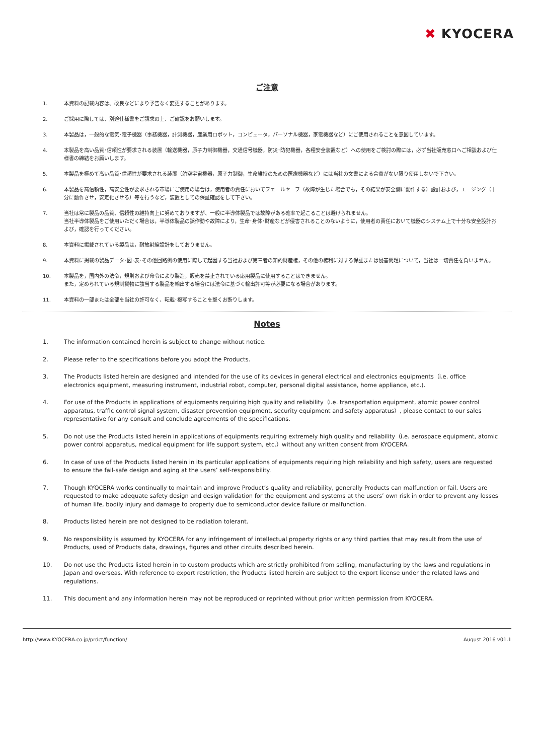✖ KYOCERA
ご注意
1. 本資料の記載内容は、改良などにより予告なく変更することがあります。
2. ご採用に際しては、別途仕様書をご請求の上、ご確認をお願いします。
3. 本製品は，一般的な電気･電子機器（事務機器，計測機器，産業用ロボット，コンピュータ，パーソナル機器，家電機器など）にご使用されることを意図しています。
4. 本製品を高い品質･信頼性が要求される装置（輸送機器，原子力制御機器，交通信号機器，防災･防犯機器，各種安全装置など）への使用をご検討の際には，必ず当社販売窓口へご相談および仕様書の締結をお願いします。
5. 本製品を極めて高い品質･信頼性が要求される装置（航空宇宙機器，原子力制御，生命維持のための医療機器など）には当社の文書による合意がない限り使用しないで下さい。
6. 本製品を高信頼性，高安全性が要求される市場にご使用の場合は，使用者の責任においてフェールセーフ（故障が生じた場合でも，その結果が安全側に動作する）設計および，エージング（十分に動作させ，安定化させる）等を行うなど，装置としての保証確認をして下さい。
7. 当社は常に製品の品質、信頼性の維持向上に努めておりますが、一般に半導体製品では故障がある確率で起こることは避けられません。
当社半導体製品をご使用いただく場合は，半導体製品の誤作動や故障により，生命･身体･財産などが侵害されることのないように，使用者の責任において機器のシステム上で十分な安全設計および，確認を行ってください。
8. 本資料に掲載されている製品は，耐放射線設計をしておりません。
9. 本資料に掲載の製品データ･図･表･その他回路例の使用に際して起因する当社および第三者の知的財産権，その他の権利に対する保証または侵害問題について，当社は一切責任を負いません。
10. 本製品を，国内外の法令，規則および命令により製造，販売を禁止されている応用製品に使用することはできません。
また，定められている規制貨物に該当する製品を輸出する場合には法令に基づく輸出許可等が必要になる場合があります。
11. 本資料の一部または全部を当社の許可なく、転載･複写することを堅くお断りします。
Notes
1. The information contained herein is subject to change without notice.
2. Please refer to the specifications before you adopt the Products.
3. The Products listed herein are designed and intended for the use of its devices in general electrical and electronics equipments（i.e. office electronics equipment, measuring instrument, industrial robot, computer, personal digital assistance, home appliance, etc.).
4. For use of the Products in applications of equipments requiring high quality and reliability（i.e. transportation equipment, atomic power control apparatus, traffic control signal system, disaster prevention equipment, security equipment and safety apparatus）, please contact to our sales representative for any consult and conclude agreements of the specifications.
5. Do not use the Products listed herein in applications of equipments requiring extremely high quality and reliability（i.e. aerospace equipment, atomic power control apparatus, medical equipment for life support system, etc.）without any written consent from KYOCERA.
6. In case of use of the Products listed herein in its particular applications of equipments requiring high reliability and high safety, users are requested to ensure the fail-safe design and aging at the users’ self-responsibility.
7. Though KYOCERA works continually to maintain and improve Product’s quality and reliability, generally Products can malfunction or fail. Users are requested to make adequate safety design and design validation for the equipment and systems at the users’ own risk in order to prevent any losses of human life, bodily injury and damage to property due to semiconductor device failure or malfunction.
8. Products listed herein are not designed to be radiation tolerant.
9. No responsibility is assumed by KYOCERA for any infringement of intellectual property rights or any third parties that may result from the use of Products, used of Products data, drawings, figures and other circuits described herein.
10. Do not use the Products listed herein in to custom products which are strictly prohibited from selling, manufacturing by the laws and regulations in Japan and overseas. With reference to export restriction, the Products listed herein are subject to the export license under the related laws and regulations.
11. This document and any information herein may not be reproduced or reprinted without prior written permission from KYOCERA.
http://www.KYOCERA.co.jp/prdct/function/ August 2016 v01.1